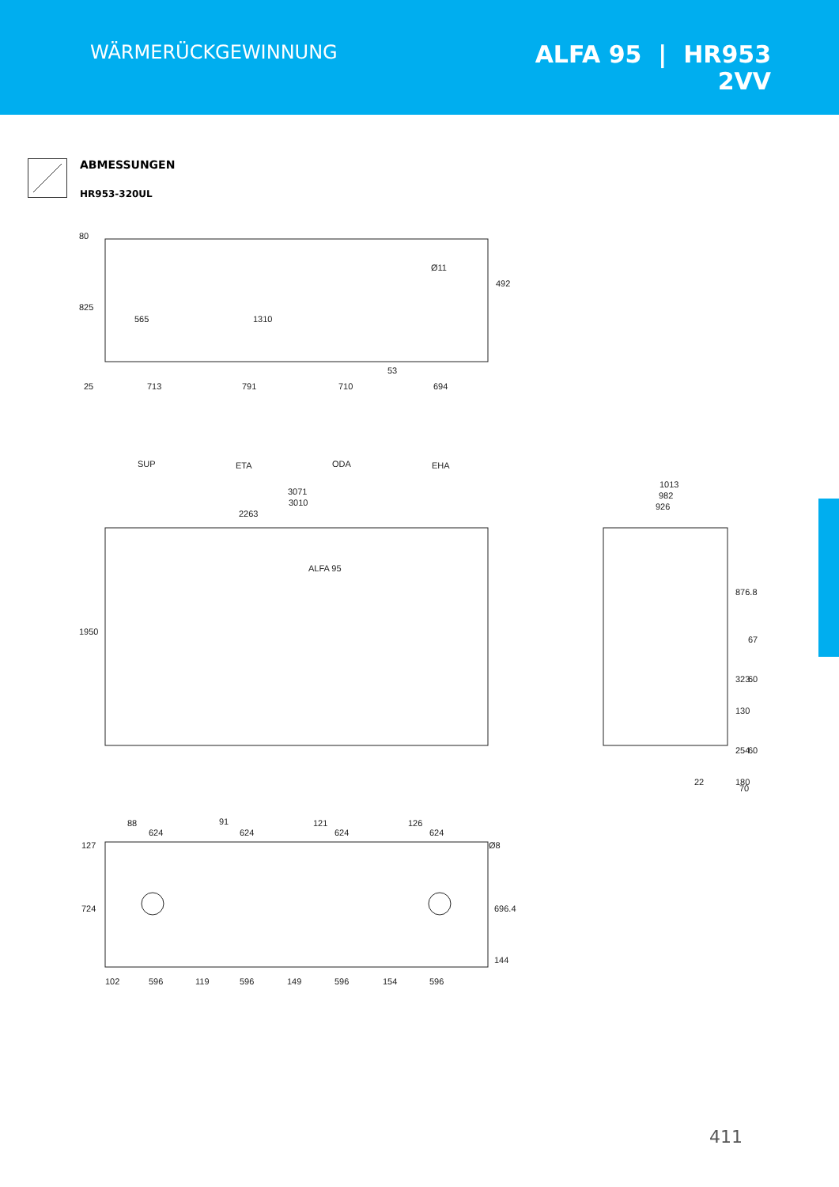WÄRMERÜCKGEWINNUNG
ALFA 95 | HR953
2VV
ABMESSUNGEN
HR953-320UL
80
825
565
1310
25
713
791
710
694
492
Ø11
53
SUP
ETA
ODA
EHA
3071
3010
2263
1950
ALFA 95
1013
982
926
876.8
67
323
60
130
254
60
180
22
70
88
91
121
126
624
624
624
624
127
724
696.4
Ø8
144
102
596
119
596
149
596
154
596
411